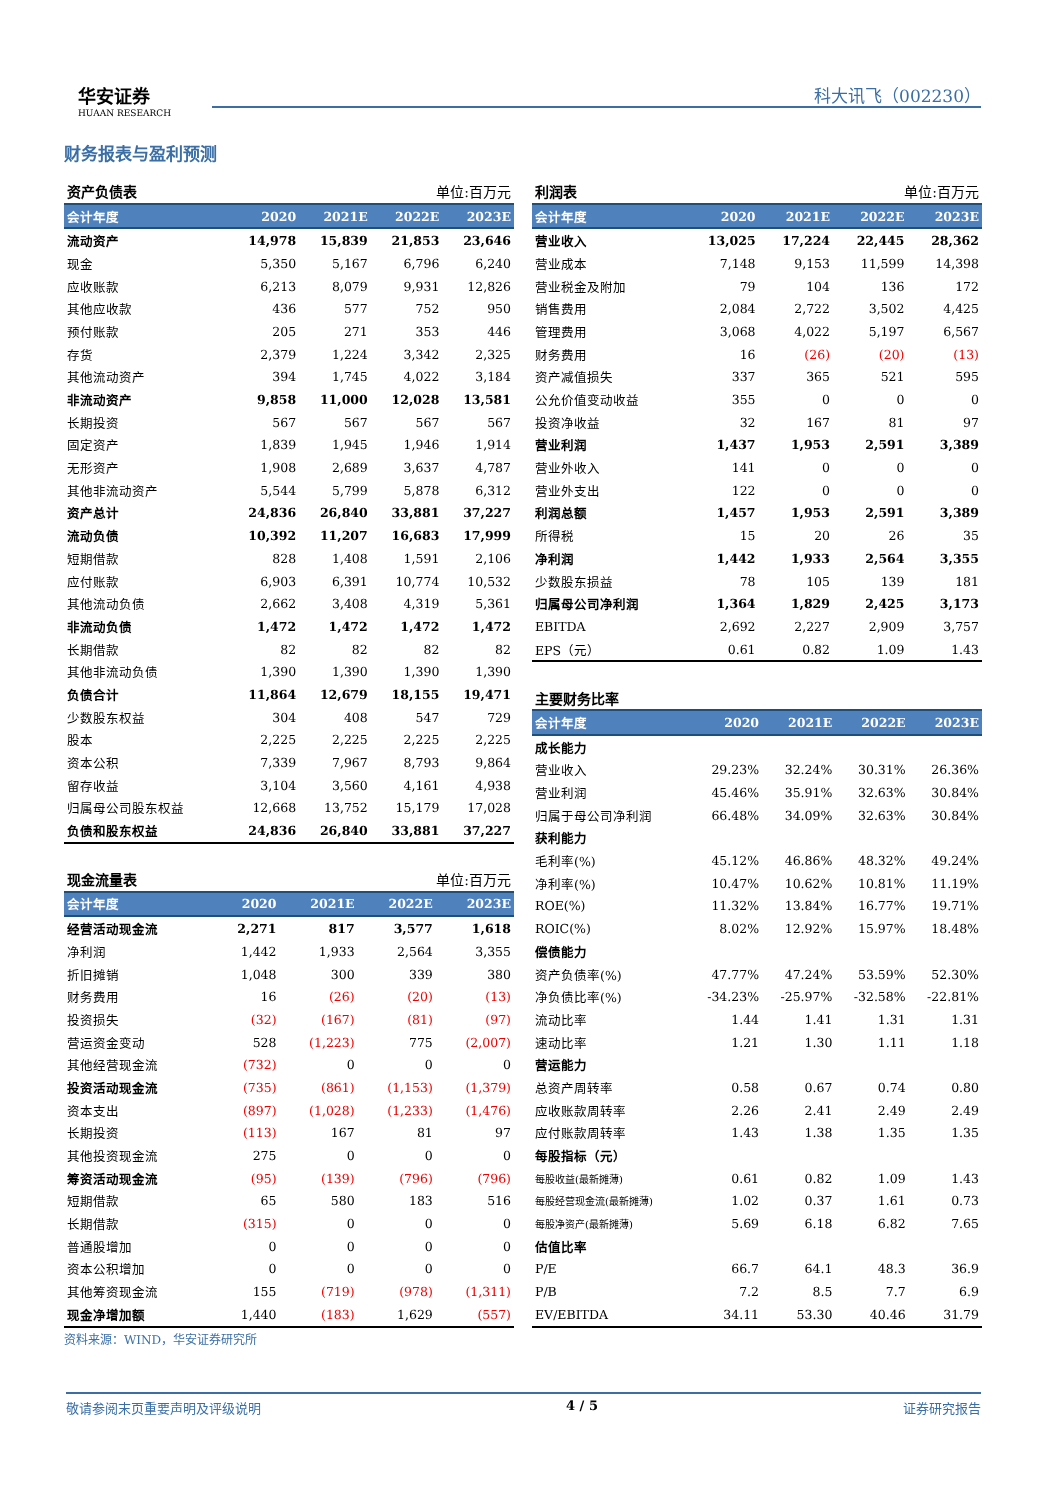华安证券
HUAAN RESEARCH
科大讯飞（002230）
财务报表与盈利预测
| 资产负债表 | | | 单位:百万元 | |
| --- | --- | --- | --- | --- |
| 会计年度 | 2020 | 2021E | 2022E | 2023E |
| 流动资产 | 14,978 | 15,839 | 21,853 | 23,646 |
| 现金 | 5,350 | 5,167 | 6,796 | 6,240 |
| 应收账款 | 6,213 | 8,079 | 9,931 | 12,826 |
| 其他应收款 | 436 | 577 | 752 | 950 |
| 预付账款 | 205 | 271 | 353 | 446 |
| 存货 | 2,379 | 1,224 | 3,342 | 2,325 |
| 其他流动资产 | 394 | 1,745 | 4,022 | 3,184 |
| 非流动资产 | 9,858 | 11,000 | 12,028 | 13,581 |
| 长期投资 | 567 | 567 | 567 | 567 |
| 固定资产 | 1,839 | 1,945 | 1,946 | 1,914 |
| 无形资产 | 1,908 | 2,689 | 3,637 | 4,787 |
| 其他非流动资产 | 5,544 | 5,799 | 5,878 | 6,312 |
| 资产总计 | 24,836 | 26,840 | 33,881 | 37,227 |
| 流动负债 | 10,392 | 11,207 | 16,683 | 17,999 |
| 短期借款 | 828 | 1,408 | 1,591 | 2,106 |
| 应付账款 | 6,903 | 6,391 | 10,774 | 10,532 |
| 其他流动负债 | 2,662 | 3,408 | 4,319 | 5,361 |
| 非流动负债 | 1,472 | 1,472 | 1,472 | 1,472 |
| 长期借款 | 82 | 82 | 82 | 82 |
| 其他非流动负债 | 1,390 | 1,390 | 1,390 | 1,390 |
| 负债合计 | 11,864 | 12,679 | 18,155 | 19,471 |
| 少数股东权益 | 304 | 408 | 547 | 729 |
| 股本 | 2,225 | 2,225 | 2,225 | 2,225 |
| 资本公积 | 7,339 | 7,967 | 8,793 | 9,864 |
| 留存收益 | 3,104 | 3,560 | 4,161 | 4,938 |
| 归属母公司股东权益 | 12,668 | 13,752 | 15,179 | 17,028 |
| 负债和股东权益 | 24,836 | 26,840 | 33,881 | 37,227 |
| 现金流量表 | | | 单位:百万元 | |
| --- | --- | --- | --- | --- |
| 会计年度 | 2020 | 2021E | 2022E | 2023E |
| 经营活动现金流 | 2,271 | 817 | 3,577 | 1,618 |
| 净利润 | 1,442 | 1,933 | 2,564 | 3,355 |
| 折旧摊销 | 1,048 | 300 | 339 | 380 |
| 财务费用 | 16 | (26) | (20) | (13) |
| 投资损失 | (32) | (167) | (81) | (97) |
| 营运资金变动 | 528 | (1,223) | 775 | (2,007) |
| 其他经营现金流 | (732) | 0 | 0 | 0 |
| 投资活动现金流 | (735) | (861) | (1,153) | (1,379) |
| 资本支出 | (897) | (1,028) | (1,233) | (1,476) |
| 长期投资 | (113) | 167 | 81 | 97 |
| 其他投资现金流 | 275 | 0 | 0 | 0 |
| 筹资活动现金流 | (95) | (139) | (796) | (796) |
| 短期借款 | 65 | 580 | 183 | 516 |
| 长期借款 | (315) | 0 | 0 | 0 |
| 普通股增加 | 0 | 0 | 0 | 0 |
| 资本公积增加 | 0 | 0 | 0 | 0 |
| 其他筹资现金流 | 155 | (719) | (978) | (1,311) |
| 现金净增加额 | 1,440 | (183) | 1,629 | (557) |
资料来源：WIND，华安证券研究所
| 利润表 | | | 单位:百万元 | |
| --- | --- | --- | --- | --- |
| 会计年度 | 2020 | 2021E | 2022E | 2023E |
| 营业收入 | 13,025 | 17,224 | 22,445 | 28,362 |
| 营业成本 | 7,148 | 9,153 | 11,599 | 14,398 |
| 营业税金及附加 | 79 | 104 | 136 | 172 |
| 销售费用 | 2,084 | 2,722 | 3,502 | 4,425 |
| 管理费用 | 3,068 | 4,022 | 5,197 | 6,567 |
| 财务费用 | 16 | (26) | (20) | (13) |
| 资产减值损失 | 337 | 365 | 521 | 595 |
| 公允价值变动收益 | 355 | 0 | 0 | 0 |
| 投资净收益 | 32 | 167 | 81 | 97 |
| 营业利润 | 1,437 | 1,953 | 2,591 | 3,389 |
| 营业外收入 | 141 | 0 | 0 | 0 |
| 营业外支出 | 122 | 0 | 0 | 0 |
| 利润总额 | 1,457 | 1,953 | 2,591 | 3,389 |
| 所得税 | 15 | 20 | 26 | 35 |
| 净利润 | 1,442 | 1,933 | 2,564 | 3,355 |
| 少数股东损益 | 78 | 105 | 139 | 181 |
| 归属母公司净利润 | 1,364 | 1,829 | 2,425 | 3,173 |
| EBITDA | 2,692 | 2,227 | 2,909 | 3,757 |
| EPS（元） | 0.61 | 0.82 | 1.09 | 1.43 |
| 主要财务比率 | | | | |
| --- | --- | --- | --- | --- |
| 会计年度 | 2020 | 2021E | 2022E | 2023E |
| 成长能力 | | | | |
| 营业收入 | 29.23% | 32.24% | 30.31% | 26.36% |
| 营业利润 | 45.46% | 35.91% | 32.63% | 30.84% |
| 归属于母公司净利润 | 66.48% | 34.09% | 32.63% | 30.84% |
| 获利能力 | | | | |
| 毛利率(%) | 45.12% | 46.86% | 48.32% | 49.24% |
| 净利率(%) | 10.47% | 10.62% | 10.81% | 11.19% |
| ROE(%) | 11.32% | 13.84% | 16.77% | 19.71% |
| ROIC(%) | 8.02% | 12.92% | 15.97% | 18.48% |
| 偿债能力 | | | | |
| 资产负债率(%) | 47.77% | 47.24% | 53.59% | 52.30% |
| 净负债比率(%) | -34.23% | -25.97% | -32.58% | -22.81% |
| 流动比率 | 1.44 | 1.41 | 1.31 | 1.31 |
| 速动比率 | 1.21 | 1.30 | 1.11 | 1.18 |
| 营运能力 | | | | |
| 总资产周转率 | 0.58 | 0.67 | 0.74 | 0.80 |
| 应收账款周转率 | 2.26 | 2.41 | 2.49 | 2.49 |
| 应付账款周转率 | 1.43 | 1.38 | 1.35 | 1.35 |
| 每股指标（元） | | | | |
| 每股收益(最新摊薄) | 0.61 | 0.82 | 1.09 | 1.43 |
| 每股经营现金流(最新摊薄) | 1.02 | 0.37 | 1.61 | 0.73 |
| 每股净资产(最新摊薄) | 5.69 | 6.18 | 6.82 | 7.65 |
| 估值比率 | | | | |
| P/E | 66.7 | 64.1 | 48.3 | 36.9 |
| P/B | 7.2 | 8.5 | 7.7 | 6.9 |
| EV/EBITDA | 34.11 | 53.30 | 40.46 | 31.79 |
敬请参阅末页重要声明及评级说明 4 / 5 证券研究报告